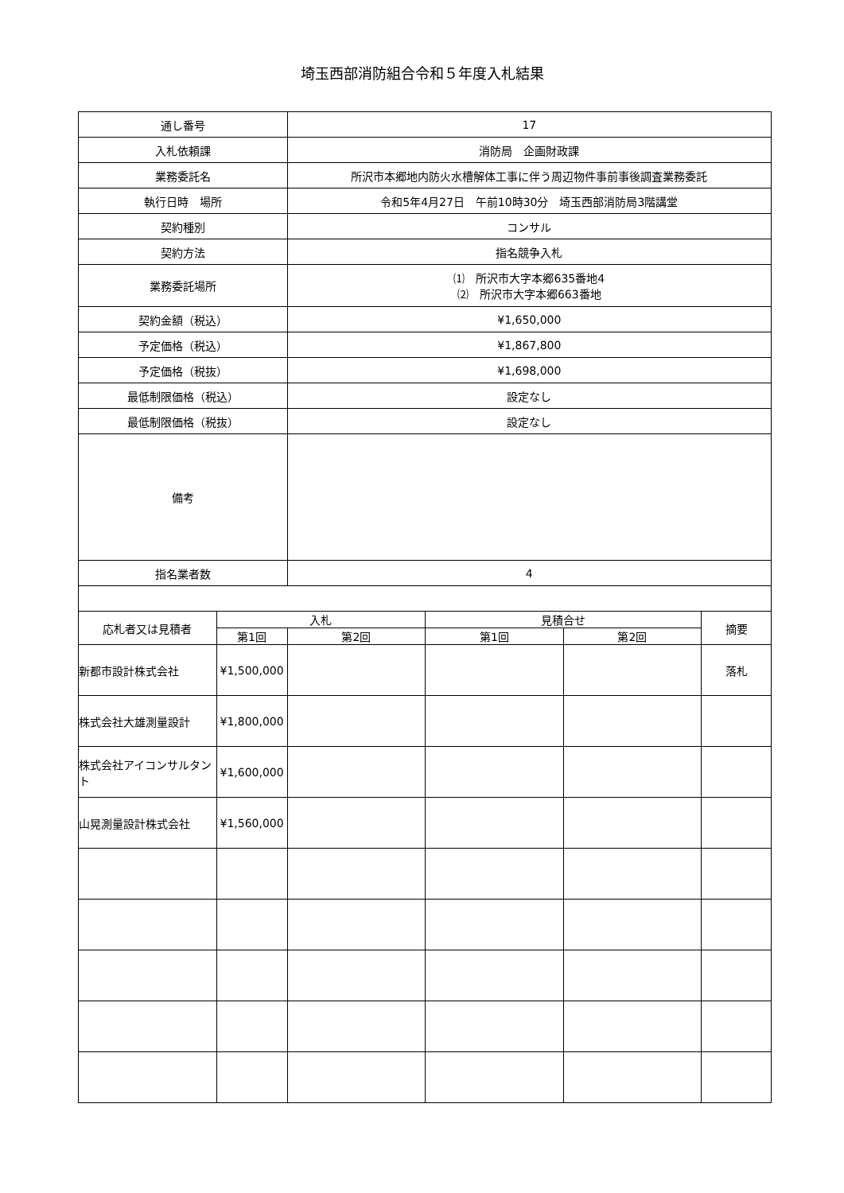埼玉西部消防組合令和５年度入札結果
| 通し番号 | | 17 | | | |
| 入札依頼課 | | 消防局 企画財政課 | | | |
| 業務委託名 | | 所沢市本郷地内防火水槽解体工事に伴う周辺物件事前事後調査業務委託 | | | |
| 執行日時 場所 | | 令和5年4月27日 午前10時30分 埼玉西部消防局3階講堂 | | | |
| 契約種別 | | コンサル | | | |
| 契約方法 | | 指名競争入札 | | | |
| 業務委託場所 | | ⑴ 所沢市大字本郷635番地4 ⑵ 所沢市大字本郷663番地 | | | |
| 契約金額（税込） | | ¥1,650,000 | | | |
| 予定価格（税込） | | ¥1,867,800 | | | |
| 予定価格（税抜） | | ¥1,698,000 | | | |
| 最低制限価格（税込） | | 設定なし | | | |
| 最低制限価格（税抜） | | 設定なし | | | |
| 備考 | | | | | |
| 指名業者数 | | 4 | | | |
| 応札者又は見積者 | 入札 | | 見積合せ | | 摘要 |
| | 第1回 | 第2回 | 第1回 | 第2回 | |
| 新都市設計株式会社 | ¥1,500,000 | | | | 落札 |
| 株式会社大雄測量設計 | ¥1,800,000 | | | | |
| 株式会社アイコンサルタント | ¥1,600,000 | | | | |
| 山晃測量設計株式会社 | ¥1,560,000 | | | | |